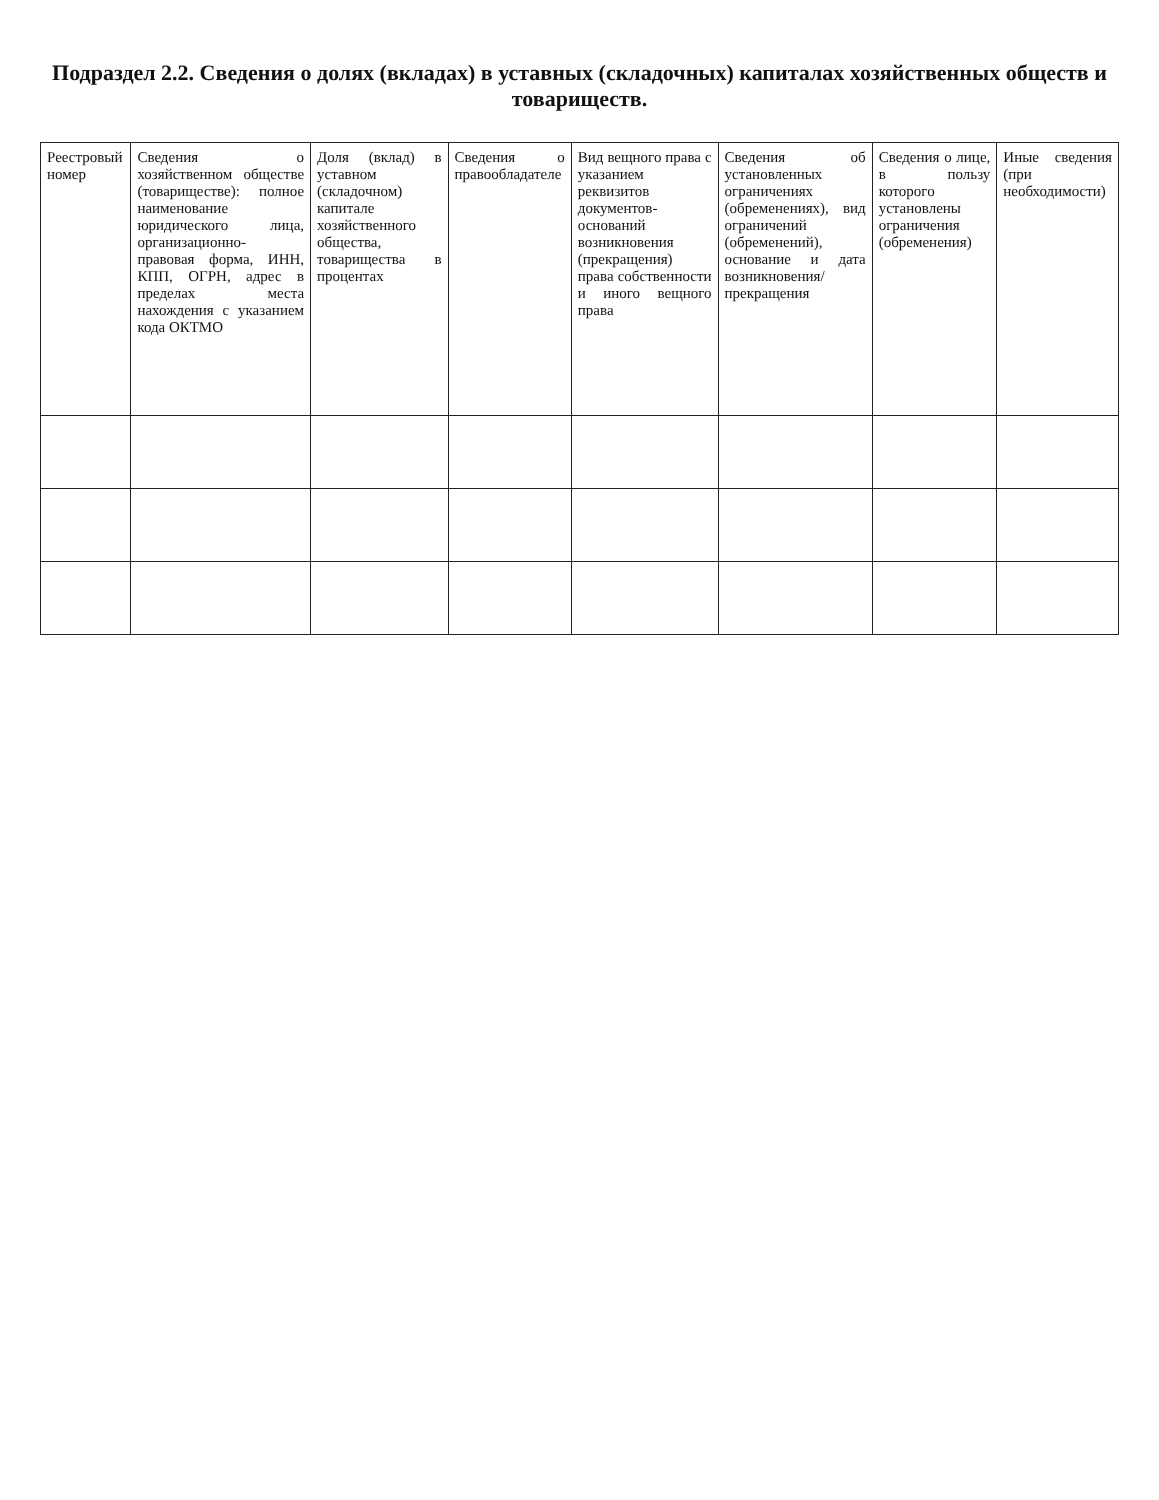Подраздел 2.2. Сведения о долях (вкладах) в уставных (складочных) капиталах хозяйственных обществ и товариществ.
| Реестровый номер | Сведения о хозяйственном обществе (товариществе): полное наименование юридического лица, организационно- правовая форма, ИНН, КПП, ОГРН, адрес в пределах места нахождения с указанием кода ОКТМО | Доля (вклад) в уставном (складочном) капитале хозяйственного общества, товарищества в процентах | Сведения о правообладателе | Вид вещного права с указанием реквизитов документов-оснований возникновения (прекращения) права собственности и иного вещного права | Сведения об установленных ограничениях (обременениях), вид ограничений (обременений), основание и дата возникновения/ прекращения | Сведения о лице, в пользу которого установлены ограничения (обременения) | Иные сведения (при необходимости) |
| --- | --- | --- | --- | --- | --- | --- | --- |